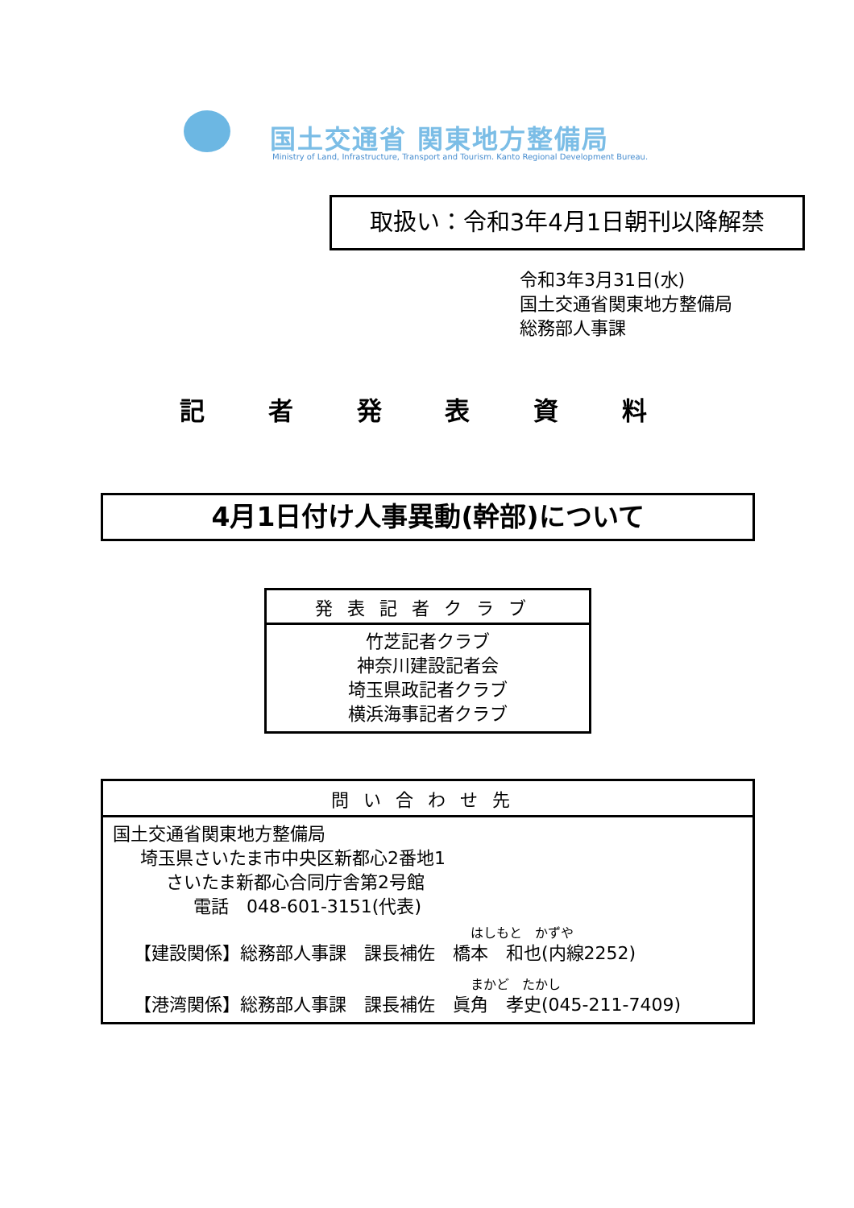国土交通省 関東地方整備局
Ministry of Land, Infrastructure, Transport and Tourism. Kanto Regional Development Bureau.
取扱い：令和3年4月1日朝刊以降解禁
令和3年3月31日(水)
国土交通省関東地方整備局
総務部人事課
記 者 発 表 資 料
4月1日付け人事異動(幹部)について
| 発表記者クラブ |
| --- |
| 竹芝記者クラブ 神奈川建設記者会 埼玉県政記者クラブ 横浜海事記者クラブ |
| 問い合わせ先 |
| --- |
| 国土交通省関東地方整備局 埼玉県さいたま市中央区新都心2番地1 さいたま新都心合同庁舎第2号館 電話 048-601-3151(代表) はしもと かずや 【建設関係】総務部人事課 課長補佐 橋本 和也(内線2252) まかど たかし 【港湾関係】総務部人事課 課長補佐 眞角 孝史(045-211-7409) |